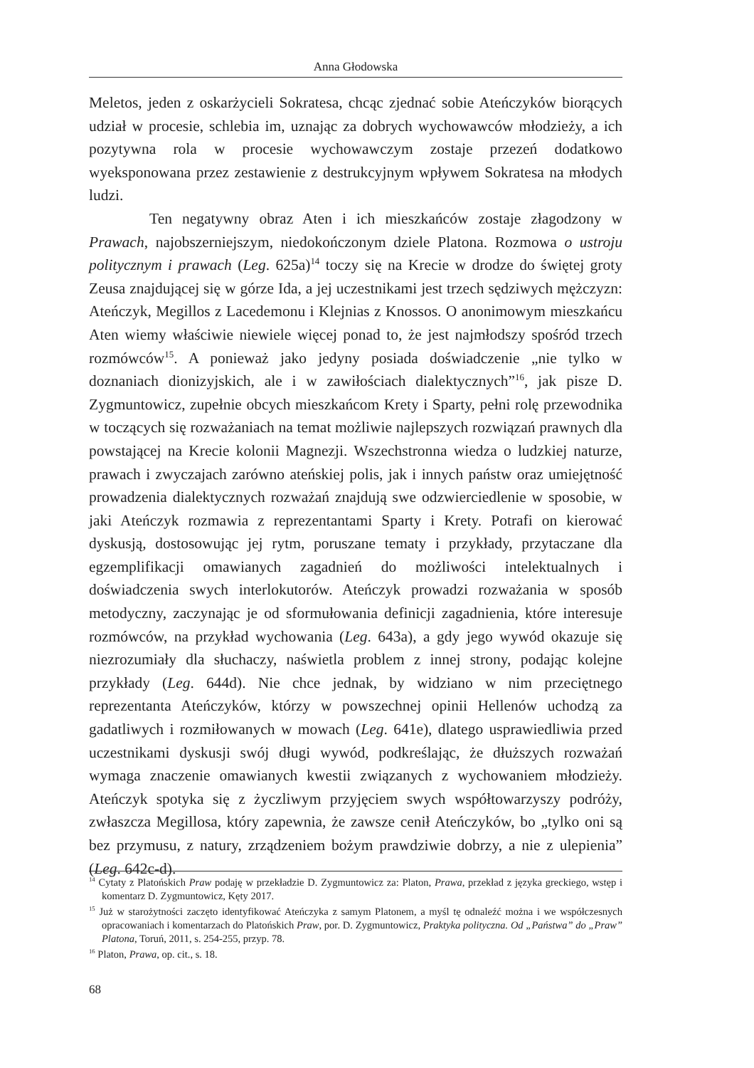Anna Głodowska
Meletos, jeden z oskarżycieli Sokratesa, chcąc zjednać sobie Ateńczyków biorących udział w procesie, schlebia im, uznając za dobrych wychowawców młodzieży, a ich pozytywna rola w procesie wychowawczym zostaje przezeń dodatkowo wyeksponowana przez zestawienie z destrukcyjnym wpływem Sokratesa na młodych ludzi.
Ten negatywny obraz Aten i ich mieszkańców zostaje złagodzony w Prawach, najobszerniejszym, niedokończonym dziele Platona. Rozmowa o ustroju politycznym i prawach (Leg. 625a)<sup>14</sup> toczy się na Krecie w drodze do świętej groty Zeusa znajdującej się w górze Ida, a jej uczestnikami jest trzech sędziwych mężczyzn: Ateńczyk, Megillos z Lacedemonu i Klejnias z Knossos. O anonimowym mieszkańcu Aten wiemy właściwie niewiele więcej ponad to, że jest najmłodszy spośród trzech rozmówców<sup>15</sup>. A ponieważ jako jedyny posiada doświadczenie „nie tylko w doznaniach dionizyjskich, ale i w zawiłościach dialektycznych”<sup>16</sup>, jak pisze D. Zygmuntowicz, zupełnie obcych mieszkańcom Krety i Sparty, pełni rolę przewodnika w toczących się rozważaniach na temat możliwie najlepszych rozwiązań prawnych dla powstającej na Krecie kolonii Magnezji. Wszechstronna wiedza o ludzkiej naturze, prawach i zwyczajach zarówno ateńskiej polis, jak i innych państw oraz umiejętność prowadzenia dialektycznych rozważań znajdują swe odzwierciedlenie w sposobie, w jaki Ateńczyk rozmawia z reprezentantami Sparty i Krety. Potrafi on kierować dyskusją, dostosowując jej rytm, poruszane tematy i przykłady, przytaczane dla egzemplifikacji omawianych zagadnień do możliwości intelektualnych i doświadczenia swych interlokutorów. Ateńczyk prowadzi rozważania w sposób metodyczny, zaczynając je od sformułowania definicji zagadnienia, które interesuje rozmówców, na przykład wychowania (Leg. 643a), a gdy jego wywód okazuje się niezrozumiały dla słuchaczy, naświetla problem z innej strony, podając kolejne przykłady (Leg. 644d). Nie chce jednak, by widziano w nim przeciętnego reprezentanta Ateńczyków, którzy w powszechnej opinii Hellenów uchodzą za gadatliwych i rozmiłowanych w mowach (Leg. 641e), dlatego usprawiedliwia przed uczestnikami dyskusji swój długi wywód, podkreślając, że dłuższych rozważań wymaga znaczenie omawianych kwestii związanych z wychowaniem młodzieży. Ateńczyk spotyka się z życzliwym przyjęciem swych współtowarzyszy podróży, zwłaszcza Megillosa, który zapewnia, że zawsze cenił Ateńczyków, bo „tylko oni są bez przymusu, z natury, zrządzeniem bożym prawdziwie dobrzy, a nie z ulepienia” (Leg. 642c-d).
<sup>14</sup> Cytaty z Platońskich Praw podaję w przekładzie D. Zygmuntowicz za: Platon, Prawa, przekład z języka greckiego, wstęp i komentarz D. Zygmuntowicz, Kęty 2017.
<sup>15</sup> Już w starożytności zaczęto identyfikować Ateńczyka z samym Platonem, a myśl tę odnaleźć można i we współczesnych opracowaniach i komentarzach do Platońskich Praw, por. D. Zygmuntowicz, Praktyka polityczna. Od „Państwa” do „Praw” Platona, Toruń, 2011, s. 254-255, przyp. 78.
<sup>16</sup> Platon, Prawa, op. cit., s. 18.
68